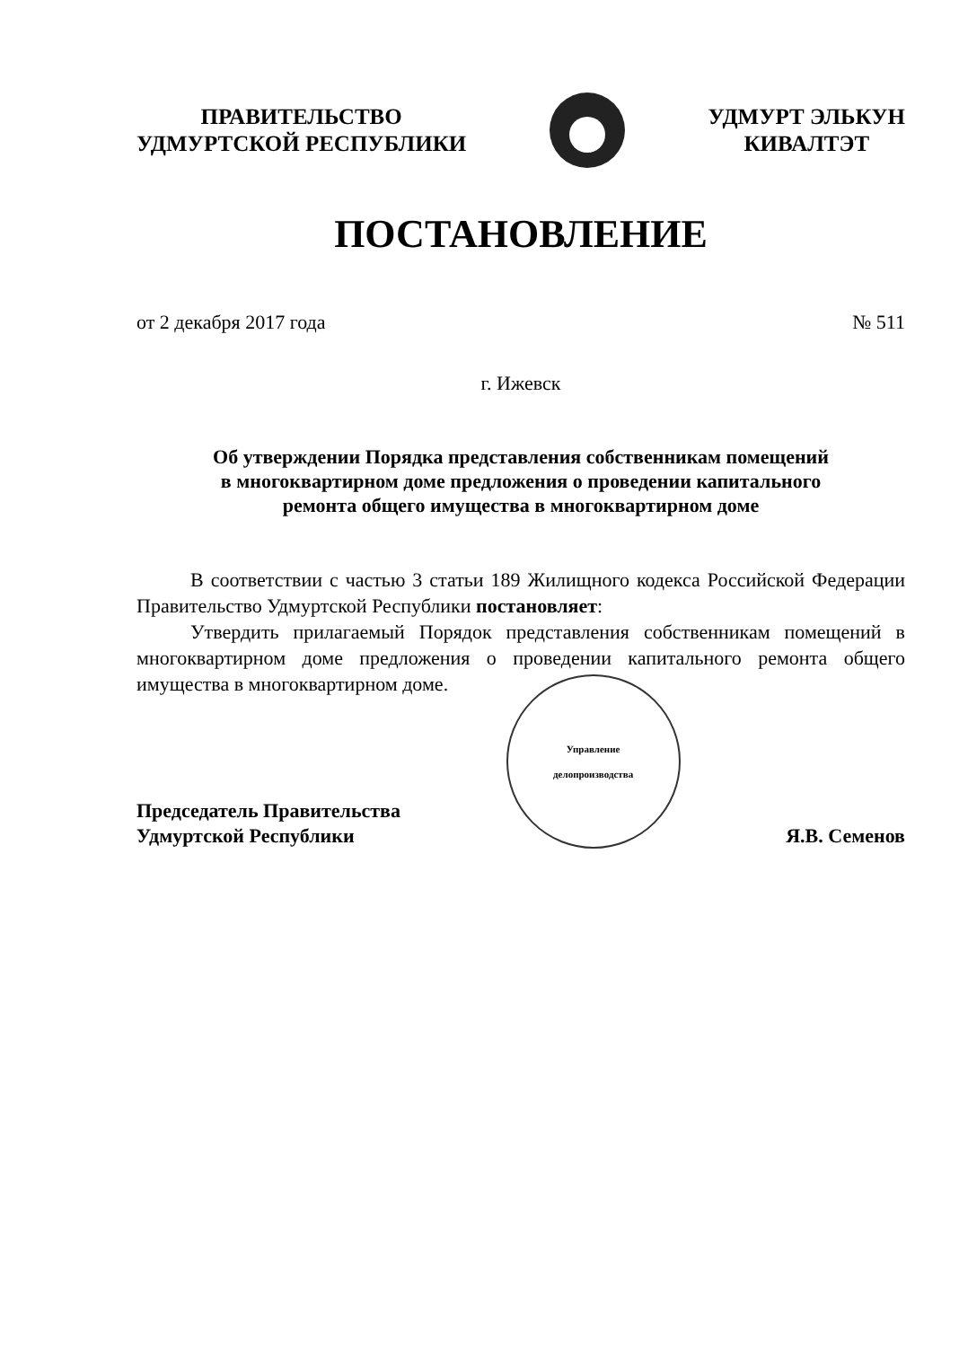ПРАВИТЕЛЬСТВО
УДМУРТСКОЙ РЕСПУБЛИКИ
УДМУРТ ЭЛЬКУН
КИВАЛТЭТ
ПОСТАНОВЛЕНИЕ
от 2 декабря 2017 года № 511
г. Ижевск
Об утверждении Порядка представления собственникам помещений
в многоквартирном доме предложения о проведении капитального
ремонта общего имущества в многоквартирном доме
В соответствии с частью 3 статьи 189 Жилищного кодекса Российской Федерации Правительство Удмуртской Республики постановляет:
Утвердить прилагаемый Порядок представления собственникам помещений в многоквартирном доме предложения о проведении капитального ремонта общего имущества в многоквартирном доме.
Председатель Правительства
Удмуртской Республики
Управление
делопроизводства
Я.В. Семенов